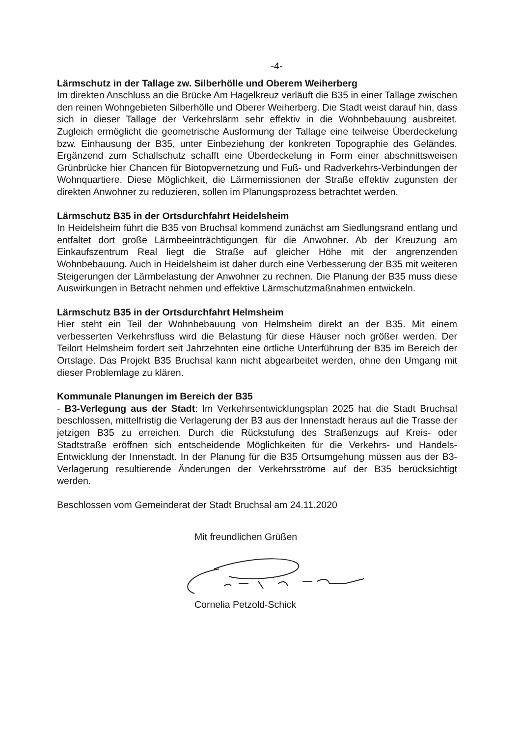-4-
Lärmschutz in der Tallage zw. Silberhölle und Oberem Weiherberg
Im direkten Anschluss an die Brücke Am Hagelkreuz verläuft die B35 in einer Tallage zwischen den reinen Wohngebieten Silberhölle und Oberer Weiherberg. Die Stadt weist darauf hin, dass sich in dieser Tallage der Verkehrslärm sehr effektiv in die Wohnbebauung ausbreitet. Zugleich ermöglicht die geometrische Ausformung der Tallage eine teilweise Überdeckelung bzw. Einhausung der B35, unter Einbeziehung der konkreten Topographie des Geländes. Ergänzend zum Schallschutz schafft eine Überdeckelung in Form einer abschnittsweisen Grünbrücke hier Chancen für Biotopvernetzung und Fuß- und Radverkehrs-Verbindungen der Wohnquartiere. Diese Möglichkeit, die Lärmemissionen der Straße effektiv zugunsten der direkten Anwohner zu reduzieren, sollen im Planungsprozess betrachtet werden.
Lärmschutz B35 in der Ortsdurchfahrt Heidelsheim
In Heidelsheim führt die B35 von Bruchsal kommend zunächst am Siedlungsrand entlang und entfaltet dort große Lärmbeeinträchtigungen für die Anwohner. Ab der Kreuzung am Einkaufszentrum Real liegt die Straße auf gleicher Höhe mit der angrenzenden Wohnbebauung. Auch in Heidelsheim ist daher durch eine Verbesserung der B35 mit weiteren Steigerungen der Lärmbelastung der Anwohner zu rechnen. Die Planung der B35 muss diese Auswirkungen in Betracht nehmen und effektive Lärmschutzmaßnahmen entwickeln.
Lärmschutz B35 in der Ortsdurchfahrt Helmsheim
Hier steht ein Teil der Wohnbebauung von Helmsheim direkt an der B35. Mit einem verbesserten Verkehrsfluss wird die Belastung für diese Häuser noch größer werden. Der Teilort Helmsheim fordert seit Jahrzehnten eine örtliche Unterführung der B35 im Bereich der Ortslage. Das Projekt B35 Bruchsal kann nicht abgearbeitet werden, ohne den Umgang mit dieser Problemlage zu klären.
Kommunale Planungen im Bereich der B35
- B3-Verlegung aus der Stadt: Im Verkehrsentwicklungsplan 2025 hat die Stadt Bruchsal beschlossen, mittelfristig die Verlagerung der B3 aus der Innenstadt heraus auf die Trasse der jetzigen B35 zu erreichen. Durch die Rückstufung des Straßenzugs auf Kreis- oder Stadtstraße eröffnen sich entscheidende Möglichkeiten für die Verkehrs- und Handels-Entwicklung der Innenstadt. In der Planung für die B35 Ortsumgehung müssen aus der B3-Verlagerung resultierende Änderungen der Verkehrsströme auf der B35 berücksichtigt werden.
Beschlossen vom Gemeinderat der Stadt Bruchsal am 24.11.2020
Mit freundlichen Grüßen
Cornelia Petzold-Schick